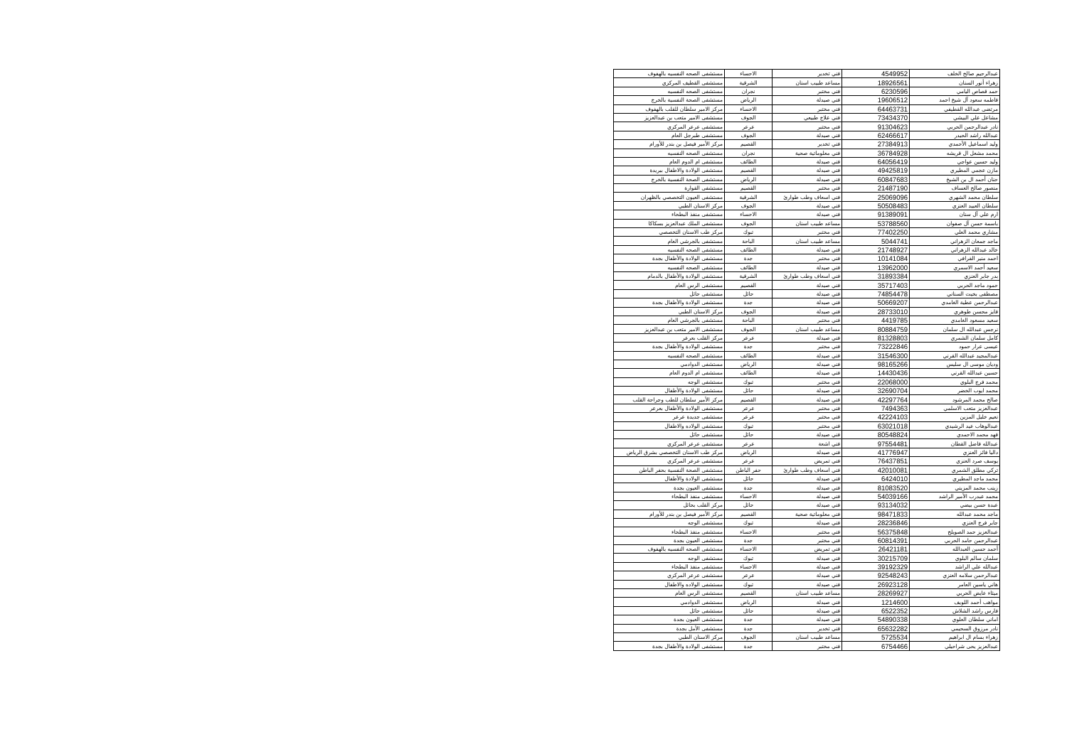| عبدالرحيم صالح الخلف | 4549952 | فني تخدير | الاحساء | مستشفى الصحه النفسيه بالهفوف |
| زهراء أنور السنان | 18926561 | مساعد طبيب اسنان | الشرقية | مستشفى القطيف المركزي |
| حمد قصاص اليامي | 6230596 | فني مختبر | نجران | مستشفى الصحه النفسيه |
| فاطمه سعود آل شيخ احمد | 19606512 | فني صيدلة | الرياض | مستشفى الصحة النفسية بالخرج |
| مرتضى عبدالله القطيفي | 64463731 | فني مختبر | الاحساء | مركز الامير سلطان للقلب بالهفوف |
| مشاعل علي البيشي | 73434370 | فني علاج طبيعي | الجوف | مستشفى الامير متعب بن عبدالعزيز |
| نادر عبدالرحمن الحربي | 91304623 | فني مختبر | عرعر | مستشفى عرعر المركزي |
| عبدالله راشد الحيدر | 62466617 | فني صيدلة | الجوف | مستشفى طبرجل العام |
| وليد اسماعيل الأحمدي | 27384913 | فني تخدير | القصيم | مركز الأمير فيصل بن بندر للأورام |
| محمد مشعل ال قريشه | 36784928 | فني معلوماتية صحية | نجران | مستشفى الصحه النفسيه |
| وليد حسين عواجي | 64056419 | فني صيدلة | الطائف | مستشفى ام الدوم العام |
| مازن عجمي المطيري | 49425819 | فني صيدلة | القصيم | مستشفى الولادة والاطفال ببريدة |
| حنان أحمد ال بن الشيخ | 60847683 | فني صيدلة | الرياض | مستشفى الصحة النفسية بالخرج |
| منصور صالح العساف | 21487190 | فني مختبر | القصيم | مستشفى القوارة |
| سلطان محمد الشهري | 25069096 | فني اسعاف وطب طوارئ | الشرقية | مستشفى العيون التخصصي بالظهران |
| سلطان العبيد العنزي | 50508483 | فني صيدلة | الجوف | مركز الاسنان الطبي |
| ارم علي آل سنان | 91389091 | فني صيدلة | الاحساء | مستشفى منفذ البطحاء |
| باسمة حسن آل صفوان | 53788560 | مساعد طبيب اسنان | الجوف | مستشفى الملك عبدالعزيز بسكاكا |
| مشاري محمد العلي | 77402250 | فني مختبر | تبوك | مركز طب الاسنان التخصصي |
| ماجد جمعان الزهراني | 5044741 | مساعد طبيب اسنان | الباحة | مستشفى بالجرشي العام |
| خالد عبدالله الزهراني | 21748927 | فني صيدلة | الطائف | مستشفى الصحه النفسيه |
| احمد منير القرافي | 10141084 | فني مختبر | جدة | مستشفى الولادة والأطفال بجدة |
| سعيد أحمد الاسمري | 13962000 | فني صيدلة | الطائف | مستشفى الصحه النفسيه |
| بدر جابر العنزي | 31893384 | فني اسعاف وطب طوارئ | الشرقية | مستشفى الولادة والأطفال بالدمام |
| حمود ماجد الحربي | 35717403 | فني صيدلة | القصيم | مستشفى الرس العام |
| مصطفى بخيت السناني | 74854478 | فني صيدلة | حائل | مستشفى حائل |
| عبدالرحمن عطية الغامدي | 50669207 | فني صيدلة | جدة | مستشفى الولادة والأطفال بجدة |
| فايز محسن طوهري | 28733010 | فني صيدلة | الجوف | مركز الاسنان الطبي |
| سعيد مسعود الغامدي | 4419785 | فني مختبر | الباحة | مستشفى بالجرشي العام |
| نرجس عبدالله ال سلمان | 80884759 | مساعد طبيب اسنان | الجوف | مستشفى الامير متعب بن عبدالعزيز |
| كامل سلمان الشمري | 81328803 | فني صيدلة | عرعر | مركز القلب بعرعر |
| عيسى عرار حمود | 73222846 | فني مختبر | جدة | مستشفى الولادة والأطفال بجدة |
| عبدالمجيد عبدالله القرني | 31546300 | فني صيدلة | الطائف | مستشفى الصحه النفسيه |
| وديان موسى ال سليس | 98165266 | فني صيدلة | الرياض | مستشفى الدوادمي |
| حسين عبدالله القرني | 14430436 | فني صيدلة | الطائف | مستشفى ام الدوم العام |
| محمد فرج البلوي | 22068000 | فني مختبر | تبوك | مستشفى الوجه |
| محمد ايوب الخضر | 32690704 | فني صيدلة | حائل | مستشفى الولادة والأطفال |
| صالح محمد المرشود | 42297764 | فني صيدلة | القصيم | مركز الأمير سلطان للطب وجراحة القلب |
| عبدالعزيز متعب الاسلمي | 7494363 | فني مختبر | عرعر | مستشفى الولادة والأطفال بعرعر |
| نعيم خليل المزين | 42224103 | فني مختبر | عرعر | مستشفى جديدة عرعر |
| عبدالوهاب عيد الرشيدي | 63021018 | فني مختبر | تبوك | مستشفى الولاده والاطفال |
| فهد محمد الاحمدي | 80548824 | فني صيدلة | حائل | مستشفى حائل |
| عبدالله فاضل القطان | 97554481 | فني اشعة | عرعر | مستشفى عرعر المركزي |
| داليا فائز العنزي | 41776947 | فني صيدلة | الرياض | مركز طب الاسنان التخصصي بشرق الرياض |
| يوسف صرد العنزي | 76437851 | فني تمريض | عرعر | مستشفى عرعر المركزي |
| تركي مطلق الشمري | 42010081 | فني اسعاف وطب طوارئ | حفر الباطن | مستشفى الصحة النفسية بحفر الباطن |
| محمد ماجد المطيري | 6424010 | فني صيدلة | حائل | مستشفى الولادة والأطفال |
| زينب محمد المزيني | 81083520 | فني صيدلة | جدة | مستشفى العيون بجدة |
| محمد عبدرب الأمير الراشد | 54039166 | فني صيدلة | الاحساء | مستشفى منفذ البطحاء |
| عبدة حسن بيضي | 93134032 | فني صيدلة | حائل | مركز القلب بحائل |
| ماجد محمد عبدالله | 98471833 | فني معلوماتية صحية | القصيم | مركز الأمير فيصل بن بندر للأورام |
| جابر فرج العنزي | 28236846 | فني صيدلة | تبوك | مستشفى الوجه |
| عبدالعزيز حمد الصويلح | 56375848 | فني مختبر | الاحساء | مستشفى منفذ البطحاء |
| عبدالرحمن حامد الحربي | 60814391 | فني مختبر | جدة | مستشفى العيون بجدة |
| أحمد حسين العبدالله | 26421181 | فني تمريض | الاحساء | مستشفى الصحه النفسيه بالهفوف |
| سلمان سالم البلوي | 30215709 | فني صيدلة | تبوك | مستشفى الوجه |
| عبدالله علي الراشد | 39192329 | فني صيدلة | الاحساء | مستشفى منفذ البطحاء |
| عبدالرحمن سلامه العنزي | 92548243 | فني صيدلة | عرعر | مستشفى عرعر المركزي |
| هاني ياسين العامر | 26923128 | فني صيدلة | تبوك | مستشفى الولاده والاطفال |
| ميثاء عايض الحربي | 28269927 | مساعد طبيب اسنان | القصيم | مستشفى الرس العام |
| مواهب أحمد اللويف | 1214600 | فني صيدلة | الرياض | مستشفى الدوادمي |
| فارس راشد الشلاش | 6522352 | فني صيدلة | حائل | مستشفى حائل |
| اماني سلطان العلوي | 54890338 | فني صيدلة | جدة | مستشفى العيون بجدة |
| نادر مرزوق السحيمي | 65632282 | فني تخدير | جدة | مستشفى الأمل بجدة |
| زهراء بسام ال ابراهيم | 5725534 | مساعد طبيب اسنان | الجوف | مركز الاسنان الطبي |
| عبدالعزيز يحى شراحيلي | 6754466 | فني مختبر | جدة | مستشفى الولادة والأطفال بجدة |